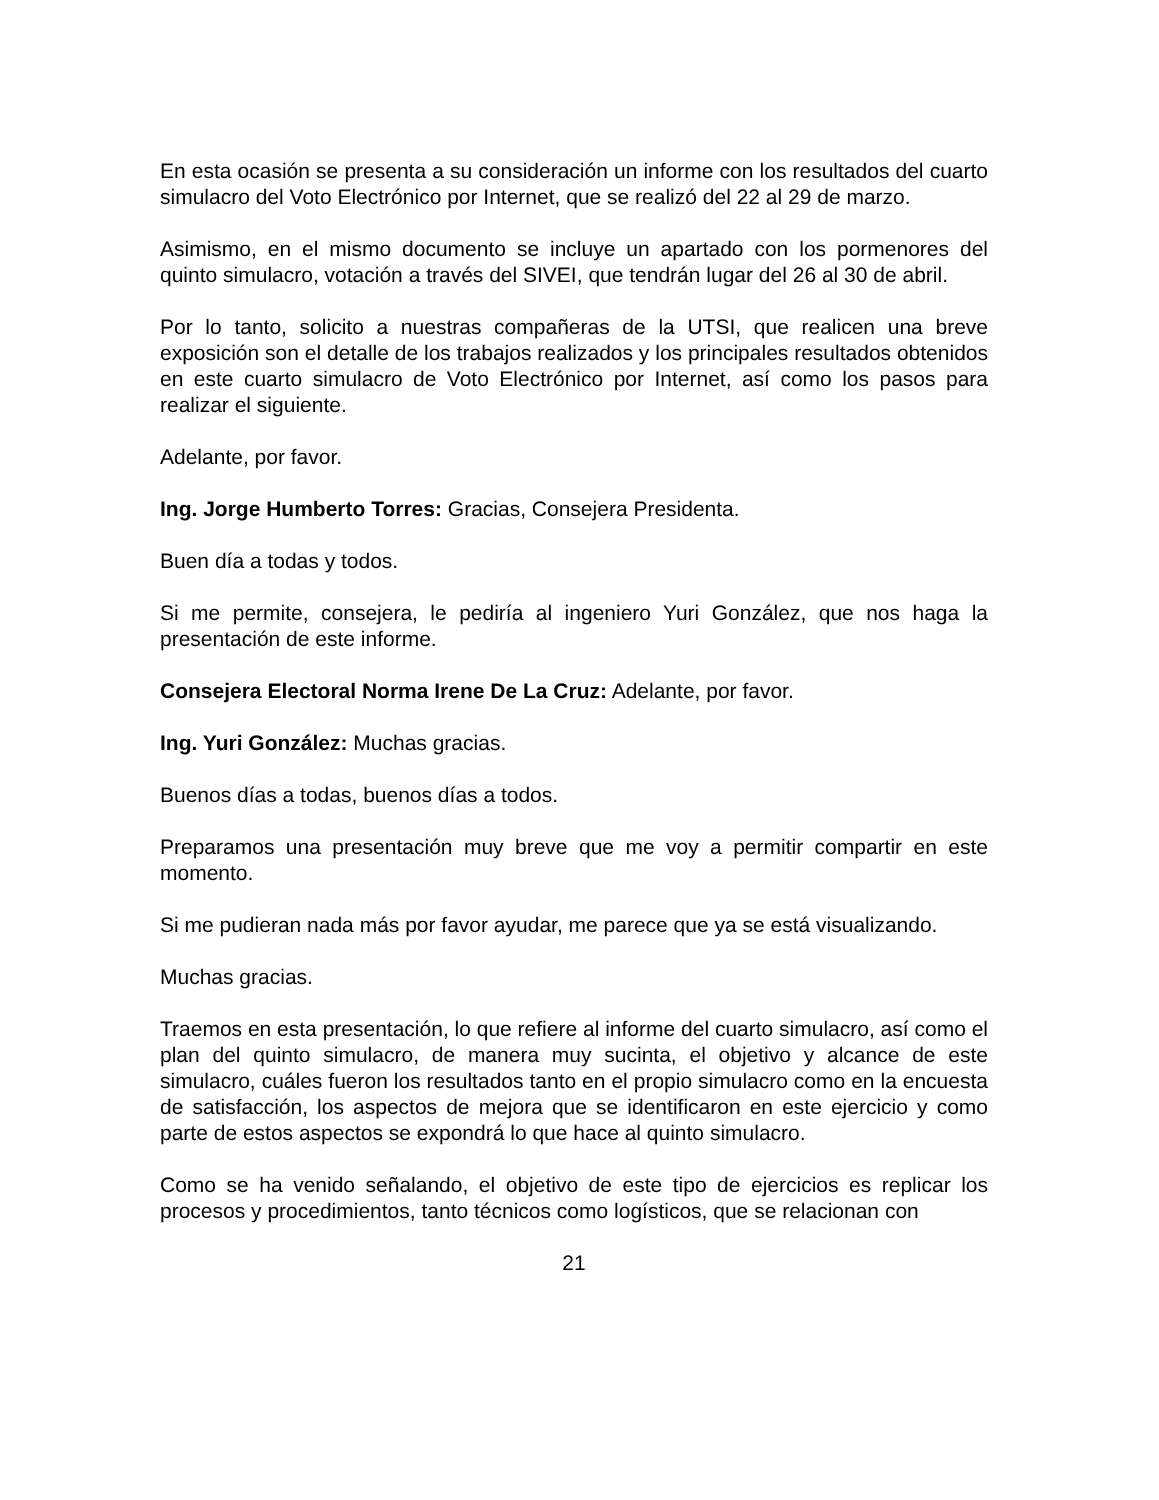En esta ocasión se presenta a su consideración un informe con los resultados del cuarto simulacro del Voto Electrónico por Internet, que se realizó del 22 al 29 de marzo.
Asimismo, en el mismo documento se incluye un apartado con los pormenores del quinto simulacro, votación a través del SIVEI, que tendrán lugar del 26 al 30 de abril.
Por lo tanto, solicito a nuestras compañeras de la UTSI, que realicen una breve exposición son el detalle de los trabajos realizados y los principales resultados obtenidos en este cuarto simulacro de Voto Electrónico por Internet, así como los pasos para realizar el siguiente.
Adelante, por favor.
Ing. Jorge Humberto Torres: Gracias, Consejera Presidenta.
Buen día a todas y todos.
Si me permite, consejera, le pediría al ingeniero Yuri González, que nos haga la presentación de este informe.
Consejera Electoral Norma Irene De La Cruz: Adelante, por favor.
Ing. Yuri González: Muchas gracias.
Buenos días a todas, buenos días a todos.
Preparamos una presentación muy breve que me voy a permitir compartir en este momento.
Si me pudieran nada más por favor ayudar, me parece que ya se está visualizando.
Muchas gracias.
Traemos en esta presentación, lo que refiere al informe del cuarto simulacro, así como el plan del quinto simulacro, de manera muy sucinta, el objetivo y alcance de este simulacro, cuáles fueron los resultados tanto en el propio simulacro como en la encuesta de satisfacción, los aspectos de mejora que se identificaron en este ejercicio y como parte de estos aspectos se expondrá lo que hace al quinto simulacro.
Como se ha venido señalando, el objetivo de este tipo de ejercicios es replicar los procesos y procedimientos, tanto técnicos como logísticos, que se relacionan con
21